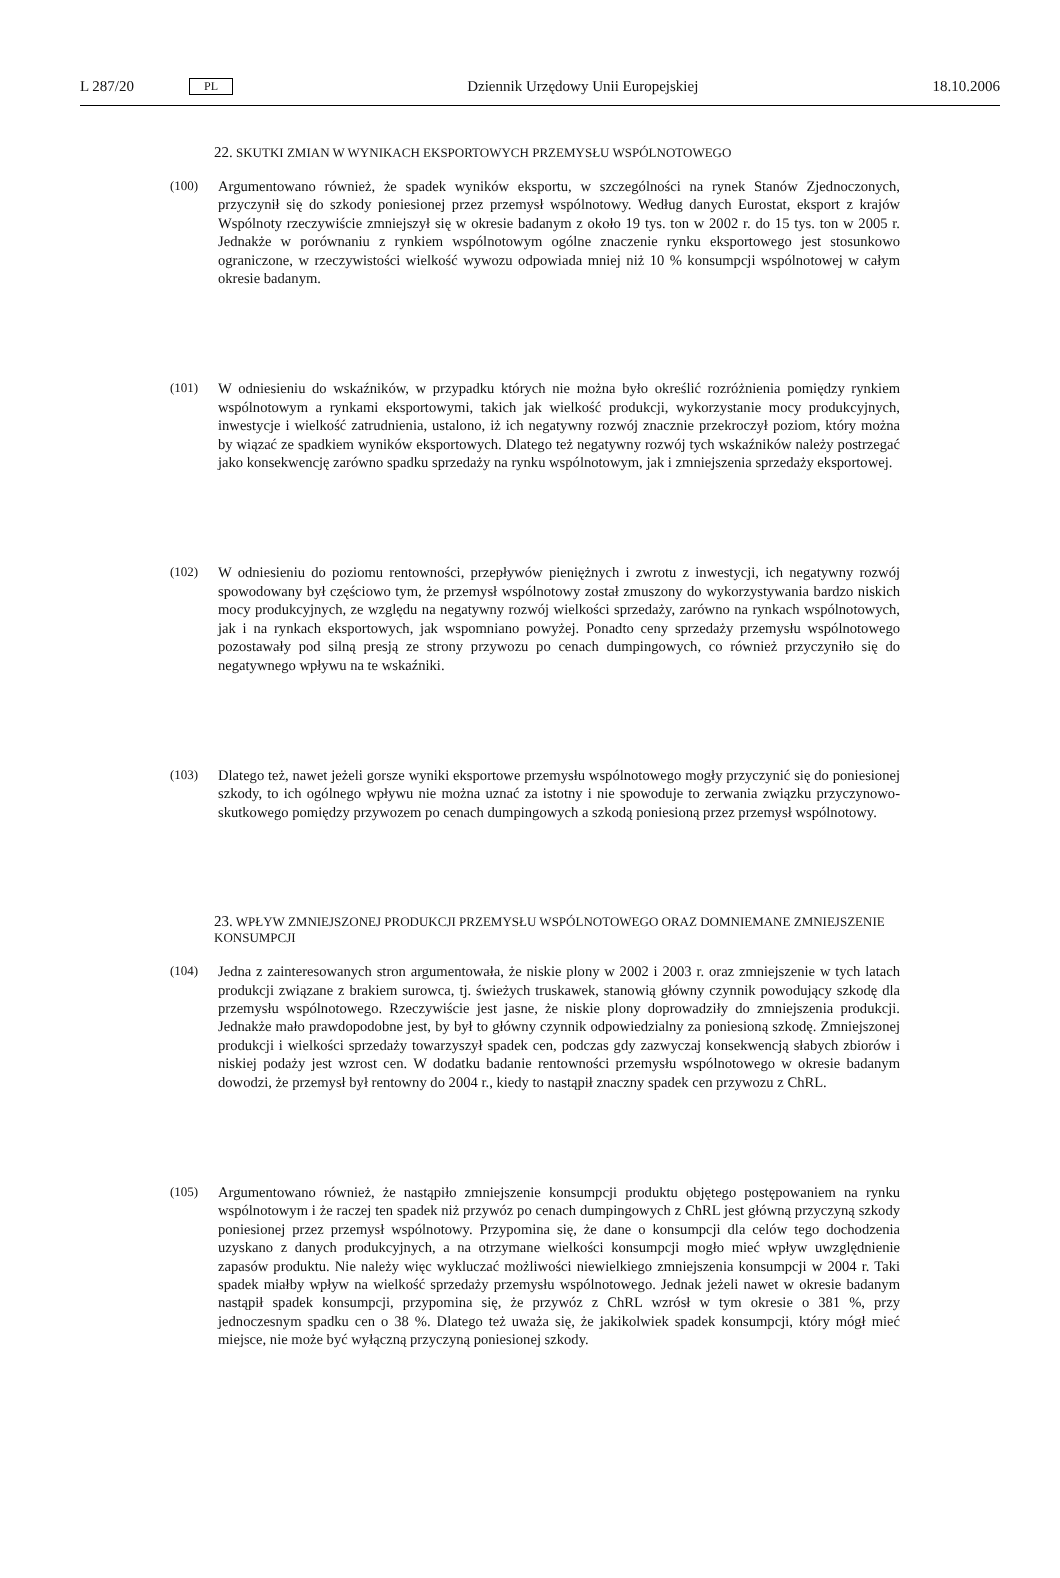L 287/20 PL Dziennik Urzędowy Unii Europejskiej 18.10.2006
22. SKUTKI ZMIAN W WYNIKACH EKSPORTOWYCH PRZEMYSŁU WSPÓLNOTOWEGO
(100) Argumentowano również, że spadek wyników eksportu, w szczególności na rynek Stanów Zjednoczonych, przyczynił się do szkody poniesionej przez przemysł wspólnotowy. Według danych Eurostat, eksport z krajów Wspólnoty rzeczywiście zmniejszył się w okresie badanym z około 19 tys. ton w 2002 r. do 15 tys. ton w 2005 r. Jednakże w porównaniu z rynkiem wspólnotowym ogólne znaczenie rynku eksportowego jest stosunkowo ograniczone, w rzeczywistości wielkość wywozu odpowiada mniej niż 10 % konsumpcji wspólnotowej w całym okresie badanym.
(101) W odniesieniu do wskaźników, w przypadku których nie można było określić rozróżnienia pomiędzy rynkiem wspólnotowym a rynkami eksportowymi, takich jak wielkość produkcji, wykorzystanie mocy produkcyjnych, inwestycje i wielkość zatrudnienia, ustalono, iż ich negatywny rozwój znacznie przekroczył poziom, który można by wiązać ze spadkiem wyników eksportowych. Dlatego też negatywny rozwój tych wskaźników należy postrzegać jako konsekwencję zarówno spadku sprzedaży na rynku wspólnotowym, jak i zmniejszenia sprzedaży eksportowej.
(102) W odniesieniu do poziomu rentowności, przepływów pieniężnych i zwrotu z inwestycji, ich negatywny rozwój spowodowany był częściowo tym, że przemysł wspólnotowy został zmuszony do wykorzystywania bardzo niskich mocy produkcyjnych, ze względu na negatywny rozwój wielkości sprzedaży, zarówno na rynkach wspólnotowych, jak i na rynkach eksportowych, jak wspomniano powyżej. Ponadto ceny sprzedaży przemysłu wspólnotowego pozostawały pod silną presją ze strony przywozu po cenach dumpingowych, co również przyczyniło się do negatywnego wpływu na te wskaźniki.
(103) Dlatego też, nawet jeżeli gorsze wyniki eksportowe przemysłu wspólnotowego mogły przyczynić się do poniesionej szkody, to ich ogólnego wpływu nie można uznać za istotny i nie spowoduje to zerwania związku przyczynowo-skutkowego pomiędzy przywozem po cenach dumpingowych a szkodą poniesioną przez przemysł wspólnotowy.
23. WPŁYW ZMNIEJSZONEJ PRODUKCJI PRZEMYSŁU WSPÓLNOTOWEGO ORAZ DOMNIEMANE ZMNIEJSZENIE KONSUMPCJI
(104) Jedna z zainteresowanych stron argumentowała, że niskie plony w 2002 i 2003 r. oraz zmniejszenie w tych latach produkcji związane z brakiem surowca, tj. świeżych truskawek, stanowią główny czynnik powodujący szkodę dla przemysłu wspólnotowego. Rzeczywiście jest jasne, że niskie plony doprowadziły do zmniejszenia produkcji. Jednakże mało prawdopodobne jest, by był to główny czynnik odpowiedzialny za poniesioną szkodę. Zmniejszonej produkcji i wielkości sprzedaży towarzyszył spadek cen, podczas gdy zazwyczaj konsekwencją słabych zbiorów i niskiej podaży jest wzrost cen. W dodatku badanie rentowności przemysłu wspólnotowego w okresie badanym dowodzi, że przemysł był rentowny do 2004 r., kiedy to nastąpił znaczny spadek cen przywozu z ChRL.
(105) Argumentowano również, że nastąpiło zmniejszenie konsumpcji produktu objętego postępowaniem na rynku wspólnotowym i że raczej ten spadek niż przywóz po cenach dumpingowych z ChRL jest główną przyczyną szkody poniesionej przez przemysł wspólnotowy. Przypomina się, że dane o konsumpcji dla celów tego dochodzenia uzyskano z danych produkcyjnych, a na otrzymane wielkości konsumpcji mogło mieć wpływ uwzględnienie zapasów produktu. Nie należy więc wykluczać możliwości niewielkiego zmniejszenia konsumpcji w 2004 r. Taki spadek miałby wpływ na wielkość sprzedaży przemysłu wspólnotowego. Jednak jeżeli nawet w okresie badanym nastąpił spadek konsumpcji, przypomina się, że przywóz z ChRL wzrósł w tym okresie o 381 %, przy jednoczesnym spadku cen o 38 %. Dlatego też uważa się, że jakikolwiek spadek konsumpcji, który mógł mieć miejsce, nie może być wyłączną przyczyną poniesionej szkody.